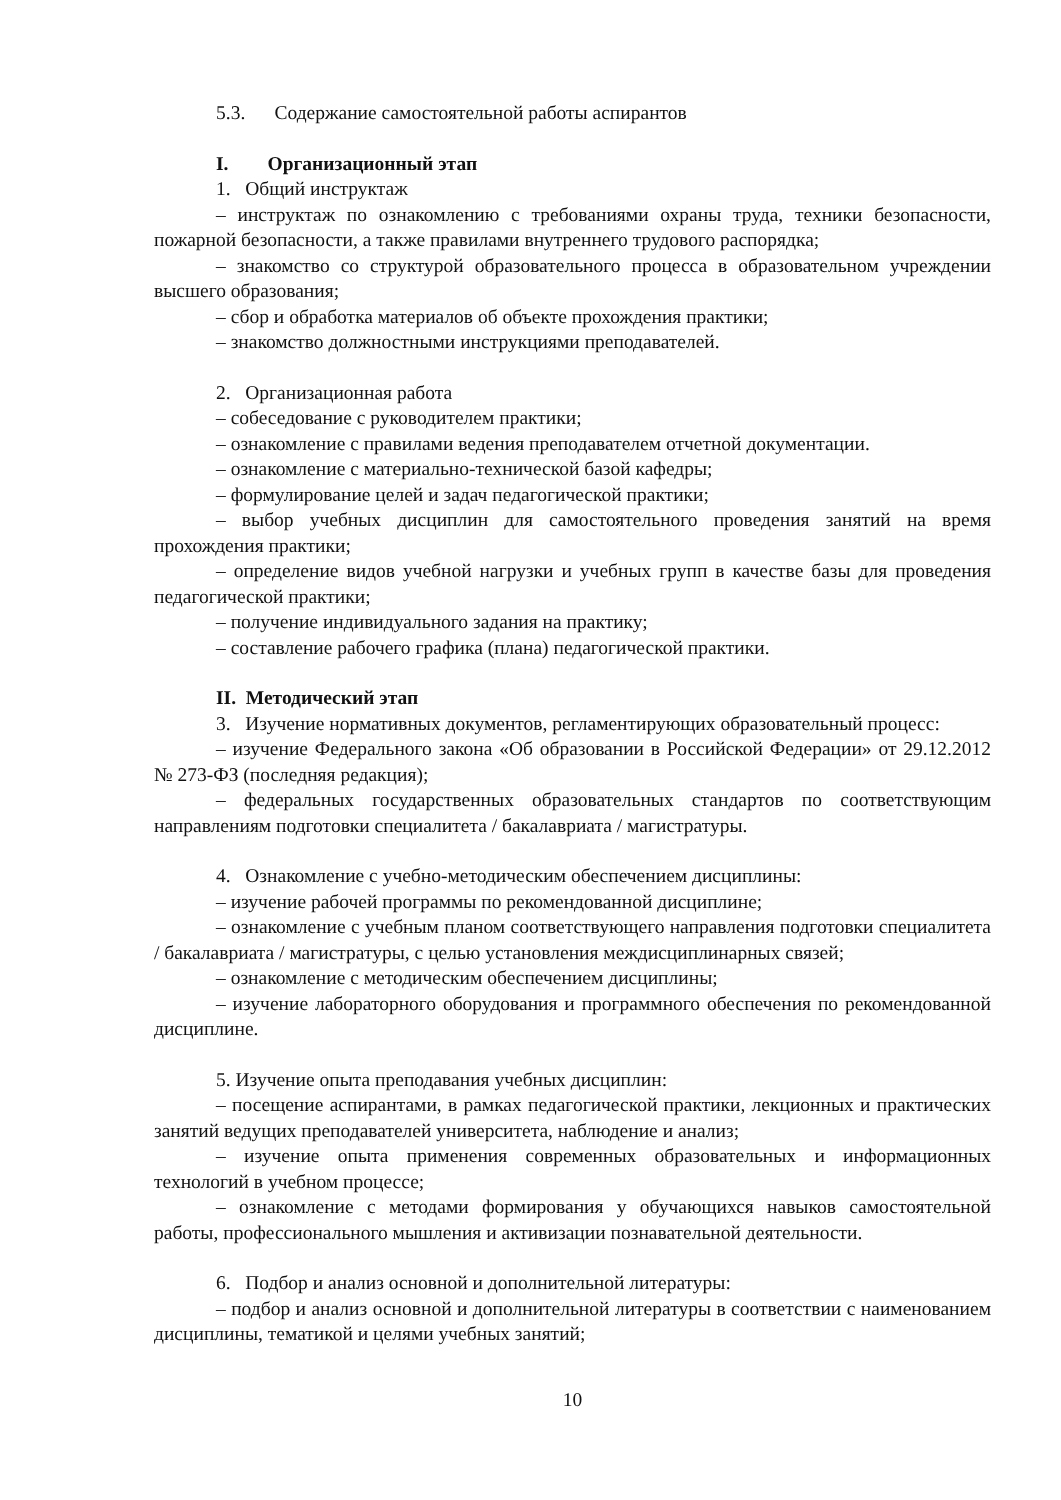5.3. Содержание самостоятельной работы аспирантов
I. Организационный этап
1. Общий инструктаж
– инструктаж по ознакомлению с требованиями охраны труда, техники безопасности, пожарной безопасности, а также правилами внутреннего трудового распорядка;
– знакомство со структурой образовательного процесса в образовательном учреждении высшего образования;
– сбор и обработка материалов об объекте прохождения практики;
– знакомство должностными инструкциями преподавателей.
2. Организационная работа
– собеседование с руководителем практики;
– ознакомление с правилами ведения преподавателем отчетной документации.
– ознакомление с материально-технической базой кафедры;
– формулирование целей и задач педагогической практики;
– выбор учебных дисциплин для самостоятельного проведения занятий на время прохождения практики;
– определение видов учебной нагрузки и учебных групп в качестве базы для проведения педагогической практики;
– получение индивидуального задания на практику;
– составление рабочего графика (плана) педагогической практики.
II. Методический этап
3. Изучение нормативных документов, регламентирующих образовательный процесс:
– изучение Федерального закона «Об образовании в Российской Федерации» от 29.12.2012 № 273-ФЗ (последняя редакция);
– федеральных государственных образовательных стандартов по соответствующим направлениям подготовки специалитета / бакалавриата / магистратуры.
4. Ознакомление с учебно-методическим обеспечением дисциплины:
– изучение рабочей программы по рекомендованной дисциплине;
– ознакомление с учебным планом соответствующего направления подготовки специалитета / бакалавриата / магистратуры, с целью установления междисциплинарных связей;
– ознакомление с методическим обеспечением дисциплины;
– изучение лабораторного оборудования и программного обеспечения по рекомендованной дисциплине.
5. Изучение опыта преподавания учебных дисциплин:
– посещение аспирантами, в рамках педагогической практики, лекционных и практических занятий ведущих преподавателей университета, наблюдение и анализ;
– изучение опыта применения современных образовательных и информационных технологий в учебном процессе;
– ознакомление с методами формирования у обучающихся навыков самостоятельной работы, профессионального мышления и активизации познавательной деятельности.
6. Подбор и анализ основной и дополнительной литературы:
– подбор и анализ основной и дополнительной литературы в соответствии с наименованием дисциплины, тематикой и целями учебных занятий;
10